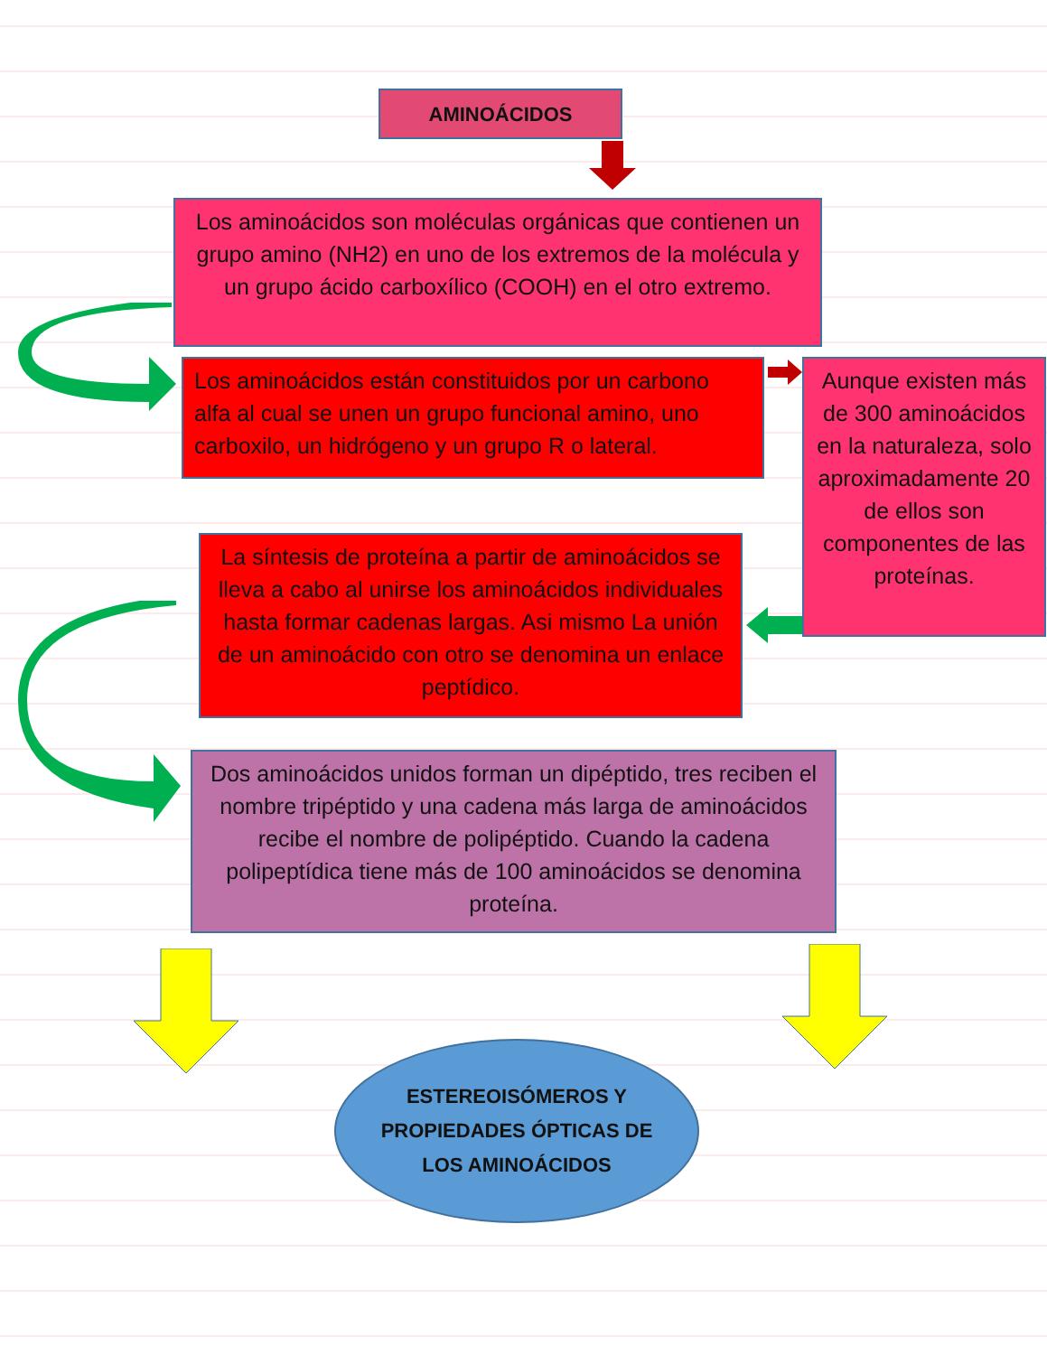AMINOÁCIDOS
Los aminoácidos son moléculas orgánicas que contienen un grupo amino (NH2) en uno de los extremos de la molécula y un grupo ácido carboxílico (COOH) en el otro extremo.
Los aminoácidos están constituidos por un carbono alfa al cual se unen un grupo funcional amino, uno carboxilo, un hidrógeno y un grupo R o lateral.
Aunque existen más de 300 aminoácidos en la naturaleza, solo aproximadamente 20 de ellos son componentes de las proteínas.
La síntesis de proteína a partir de aminoácidos se lleva a cabo al unirse los aminoácidos individuales hasta formar cadenas largas. Asi mismo La unión de un aminoácido con otro se denomina un enlace peptídico.
Dos aminoácidos unidos forman un dipéptido, tres reciben el nombre tripéptido y una cadena más larga de aminoácidos recibe el nombre de polipéptido. Cuando la cadena polipeptídica tiene más de 100 aminoácidos se denomina proteína.
ESTEREOISÓMEROS Y
PROPIEDADES ÓPTICAS DE
LOS AMINOÁCIDOS